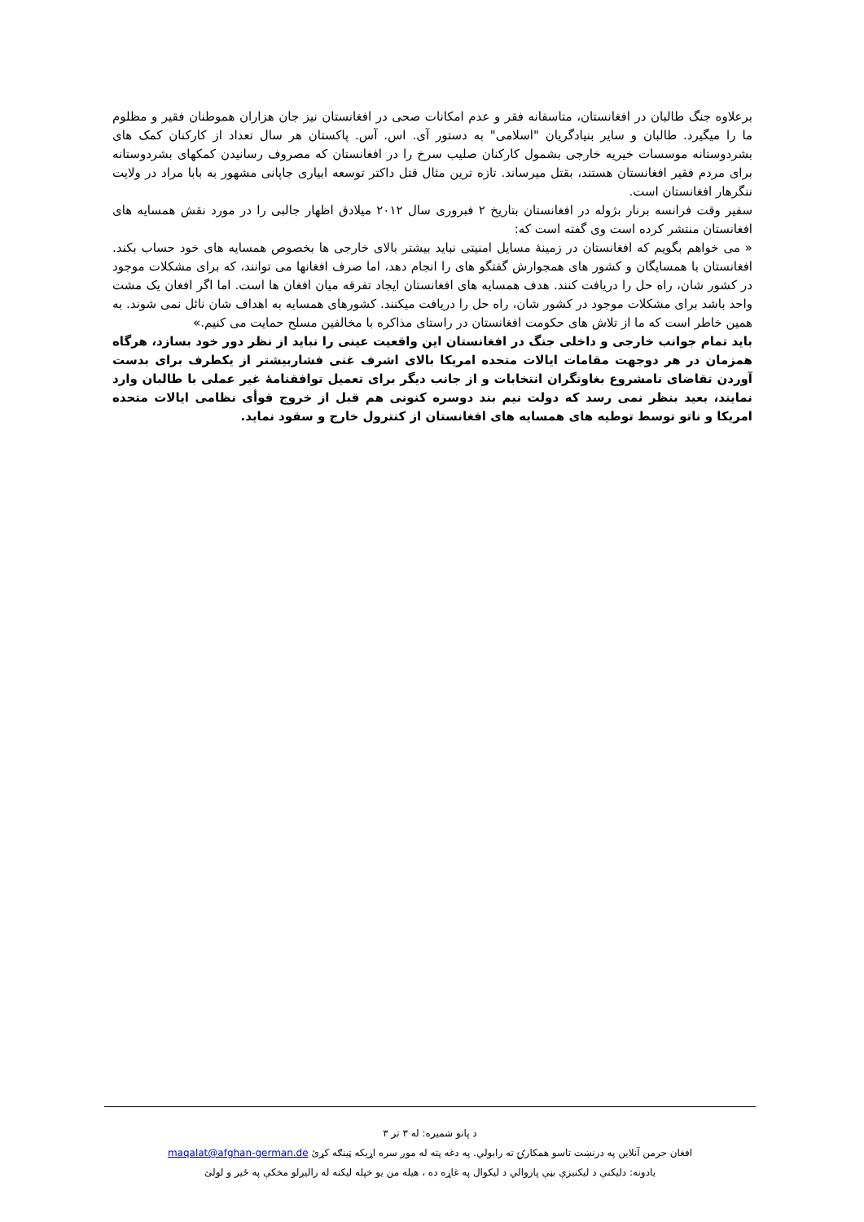برعلاوه جنگ طالبان در افغانستان، متاسفانه فقر و عدم امکانات صحی در افغانستان نیز جان هزاران هموطنان فقیر و مظلوم ما را میگیرد. طالبان و سایر بنیادگریان "اسلامی" به دستور آی. اس. آس. پاکستان هر سال تعداد از کارکنان کمک های بشردوستانه موسسات خیریه خارجی بشمول کارکنان صلیب سرخ را در افغانستان که مصروف رسانیدن کمکهای بشردوستانه برای مردم فقیر افغانستان هستند، بقتل میرساند. تازه ترین مثال قتل داکتر توسعه ابیاری جاپانی مشهور به بابا مراد در ولایت ننگرهار افغانستان است.
سفیر وقت فرانسه برنار بژوله در افغانستان بتاریخ ۲ فبروری سال ۲۰۱۲ میلادق اظهار جالبی را در مورد نقش همسایه های افغانستان منتشر کرده است وی گفته است که:
« می خواهم بگویم که افغانستان در زمینهٔ مسایل امنیتی نباید بیشتر بالای خارجی ها بخصوص همسایه های خود حساب بکند. افغانستان با همسایگان و کشور های همجوارش گفتگو های را انجام دهد، اما صرف افغانها می توانند، که برای مشکلات موجود در کشور شان، راه حل را دریافت کنند. هدف همسایه های افغانستان ایجاد تفرقه میان افغان ها است. اما اگر افغان یک مشت واحد باشد برای مشکلات موجود در کشور شان، راه حل را دریافت میکنند. کشورهای همسایه به اهداف شان نائل نمی شوند. به همین خاطر است که ما از تلاش های حکومت افغانستان در راستای مذاکره با مخالفین مسلح حمایت می کنیم.»
باید تمام جوانب خارجی و داخلی جنگ در افغانستان این واقعیت عینی را نباید از نظر دور خود بسازد، هرگاه همزمان در هر دوجهت مقامات ایالات متحده امریکا بالای اشرف غنی فشاربیشتر از یکطرف برای بدست آوردن تقاضای نامشروع بغاوتگران انتخابات و از جانب دیگر برای تعمیل توافقنامهٔ غیر عملی با طالبان وارد نمایند، بعید بنظر نمی رسد که دولت نیم بند دوسره کنونی هم قبل از خروج قوأی نظامی ایالات متحده امریکا و ناتو توسط توطیه های همسایه های افغانستان از کنترول خارج و سقود نماید.
د پانو شمیره: له ۳ تر ۳
افغان جرمن آنلاین په درنښت تاسو همکارۍ ته رابولي. په دغه پته له موږ سره اړیکه ټینګه کړئ maqalat@afghan-german.de
یادونه: دلیکنې د لیکنیزې بڼې پازوالي د لیکوال په غاړه ده ، هیله من یو خپله لیکنه له رالیږلو مخکې په ځیر و لولئ